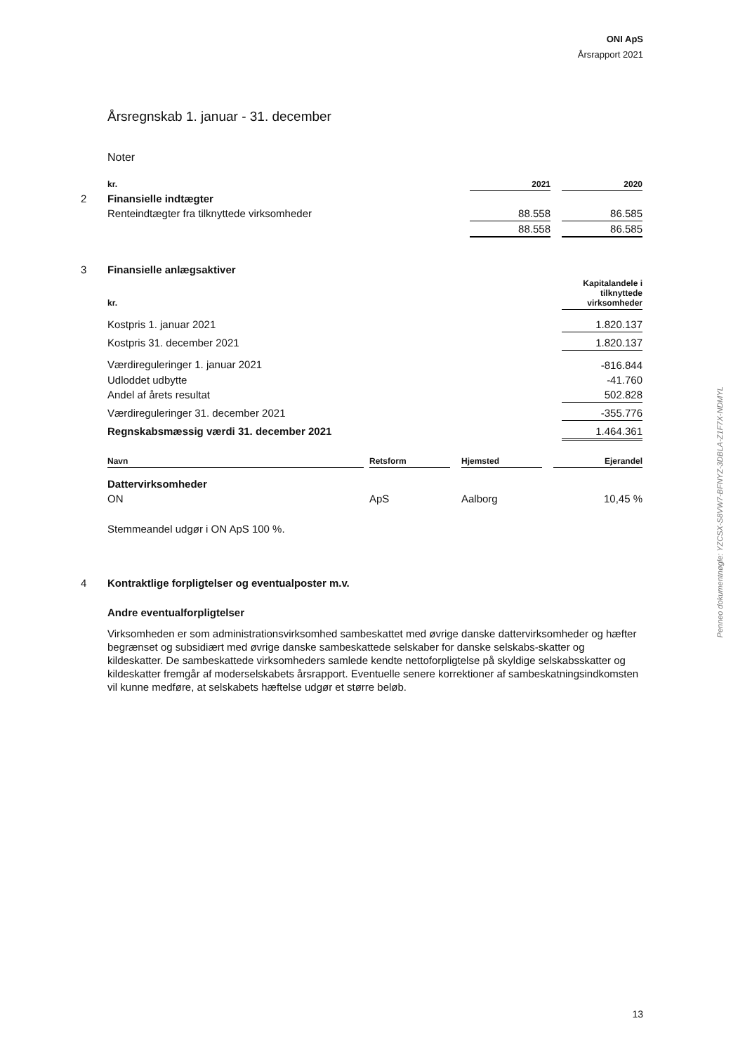ONI ApS
Årsrapport 2021
Årsregnskab 1. januar - 31. december
Noter
| | kr. | 2021 | | 2020 |
| 2 | Finansielle indtægter | | | |
| | Renteindtægter fra tilknyttede virksomheder | 88.558 | | 86.585 |
| | | 88.558 | | 86.585 |
| 3 | Finansielle anlægsaktiver | |
| | kr. | Kapitalandele i tilknyttede virksomheder |
| | Kostpris 1. januar 2021 | 1.820.137 |
| | Kostpris 31. december 2021 | 1.820.137 |
| | Værdireguleringer 1. januar 2021 | -816.844 |
| | Udloddet udbytte | -41.760 |
| | Andel af årets resultat | 502.828 |
| | Værdireguleringer 31. december 2021 | -355.776 |
| | Regnskabsmæssig værdi 31. december 2021 | 1.464.361 |
| | Navn | | Retsform | | Hjemsted | | Ejerandel |
| | Dattervirksomheder | | | | | | |
| | ON | | ApS | | Aalborg | | 10,45 % |
Stemmeandel udgør i ON ApS 100 %.
4 Kontraktlige forpligtelser og eventualposter m.v.
Andre eventualforpligtelser
Virksomheden er som administrationsvirksomhed sambeskattet med øvrige danske dattervirksomheder og hæfter begrænset og subsidiært med øvrige danske sambeskattede selskaber for danske selskabs-skatter og kildeskatter. De sambeskattede virksomheders samlede kendte nettoforpligtelse på skyldige selskabsskatter og kildeskatter fremgår af moderselskabets årsrapport. Eventuelle senere korrektioner af sambeskatningsindkomsten vil kunne medføre, at selskabets hæftelse udgør et større beløb.
Penneo dokumentnøgle: YZCSX-S8VW7-BFNYZ-3DBLA-Z1F7X-NDMYL
13